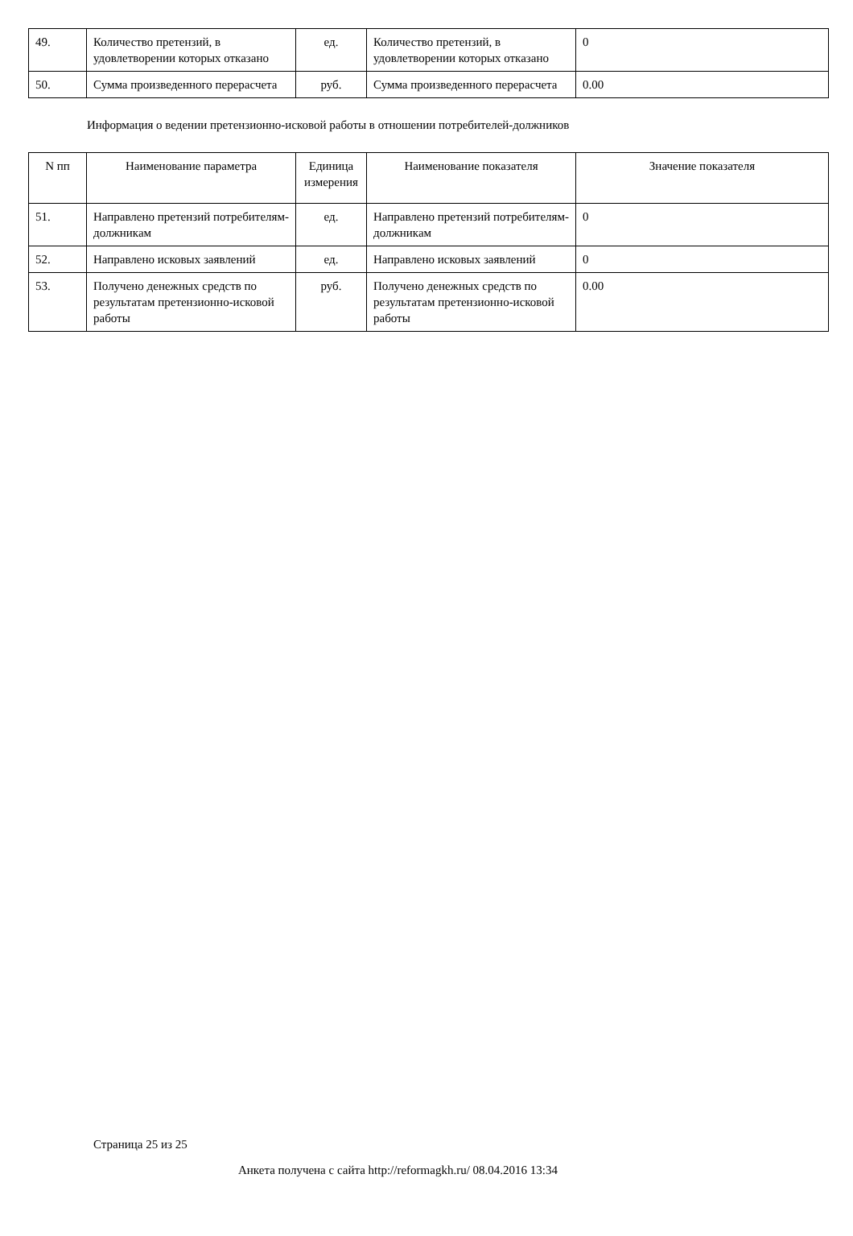| 49. | Количество претензий, в удовлетворении которых отказано | ед. | Количество претензий, в удовлетворении которых отказано | 0 |
| 50. | Сумма произведенного перерасчета | руб. | Сумма произведенного перерасчета | 0.00 |
Информация о ведении претензионно-исковой работы в отношении потребителей-должников
| N пп | Наименование параметра | Единица измерения | Наименование показателя | Значение показателя |
| --- | --- | --- | --- | --- |
| 51. | Направлено претензий потребителям-должникам | ед. | Направлено претензий потребителям-должникам | 0 |
| 52. | Направлено исковых заявлений | ед. | Направлено исковых заявлений | 0 |
| 53. | Получено денежных средств по результатам претензионно-исковой работы | руб. | Получено денежных средств по результатам претензионно-исковой работы | 0.00 |
Страница 25 из 25
Анкета получена с сайта http://reformagkh.ru/ 08.04.2016 13:34